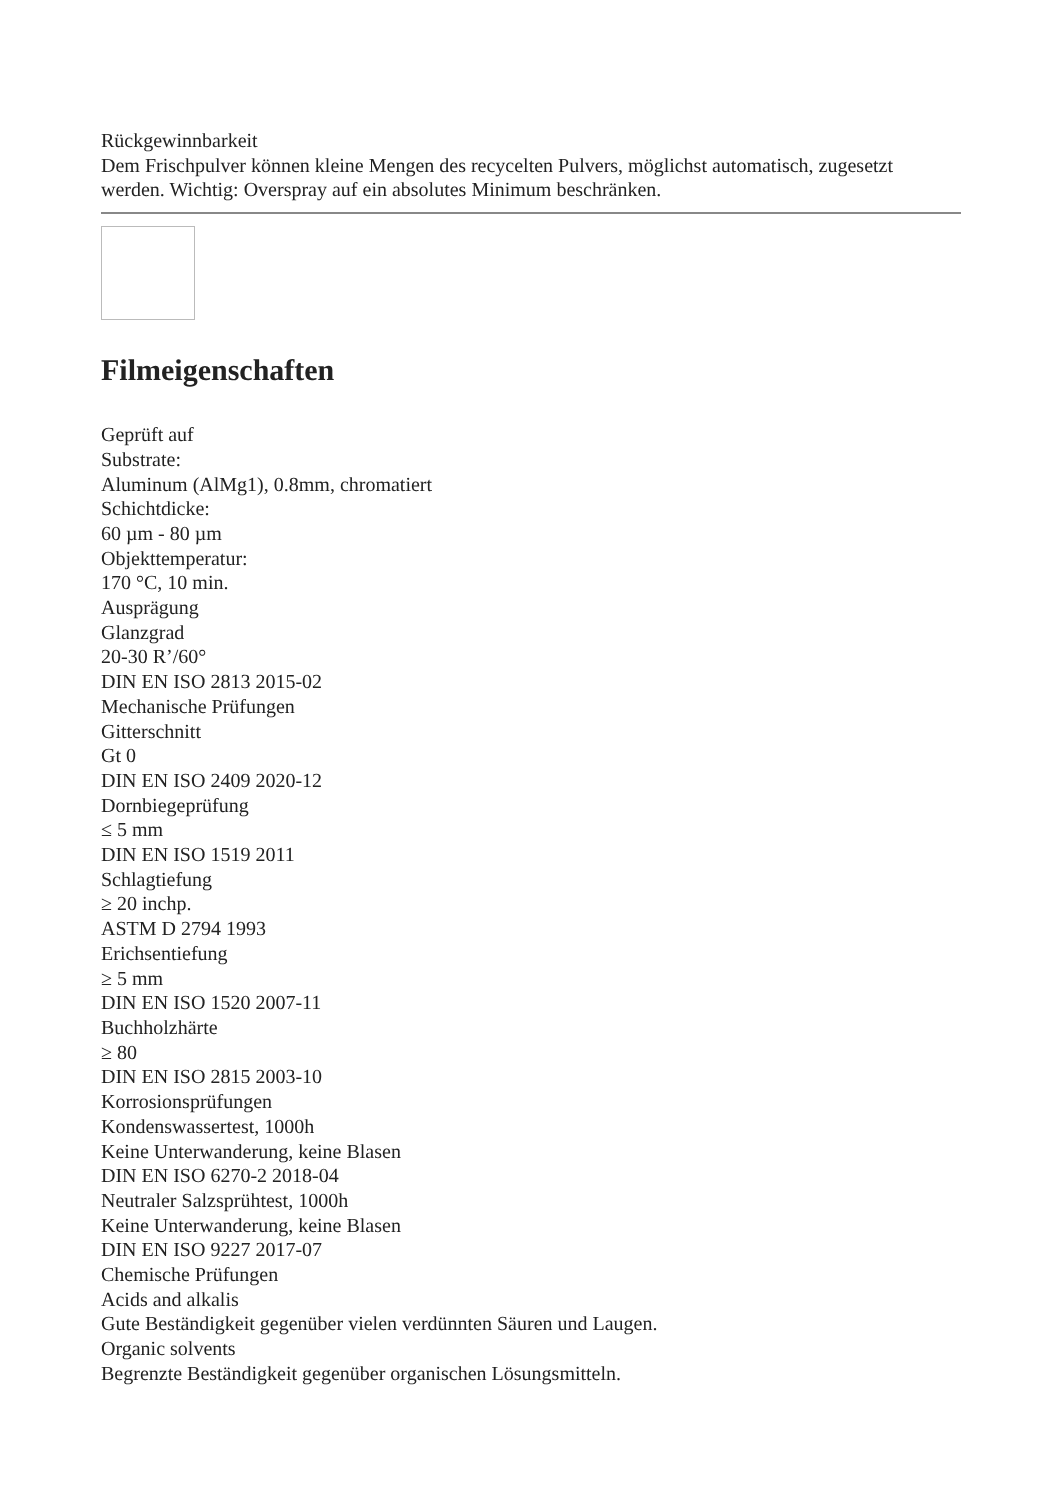Rückgewinnbarkeit
Dem Frischpulver können kleine Mengen des recycelten Pulvers, möglichst automatisch, zugesetzt werden. Wichtig: Overspray auf ein absolutes Minimum beschränken.
Filmeigenschaften
Geprüft auf
Substrate:
Aluminum (AlMg1), 0.8mm, chromatiert
Schichtdicke:
60 µm - 80 µm
Objekttemperatur:
170 °C, 10 min.
Ausprägung
Glanzgrad
20-30 R’/60°
DIN EN ISO 2813 2015-02
Mechanische Prüfungen
Gitterschnitt
Gt 0
DIN EN ISO 2409 2020-12
Dornbiegeprüfung
≤ 5 mm
DIN EN ISO 1519 2011
Schlagtiefung
≥ 20 inchp.
ASTM D 2794 1993
Erichsentiefung
≥ 5 mm
DIN EN ISO 1520 2007-11
Buchholzhärte
≥ 80
DIN EN ISO 2815 2003-10
Korrosionsprüfungen
Kondenswassertest, 1000h
Keine Unterwanderung, keine Blasen
DIN EN ISO 6270-2 2018-04
Neutraler Salzsprühtest, 1000h
Keine Unterwanderung, keine Blasen
DIN EN ISO 9227 2017-07
Chemische Prüfungen
Acids and alkalis
Gute Beständigkeit gegenüber vielen verdünnten Säuren und Laugen.
Organic solvents
Begrenzte Beständigkeit gegenüber organischen Lösungsmitteln.